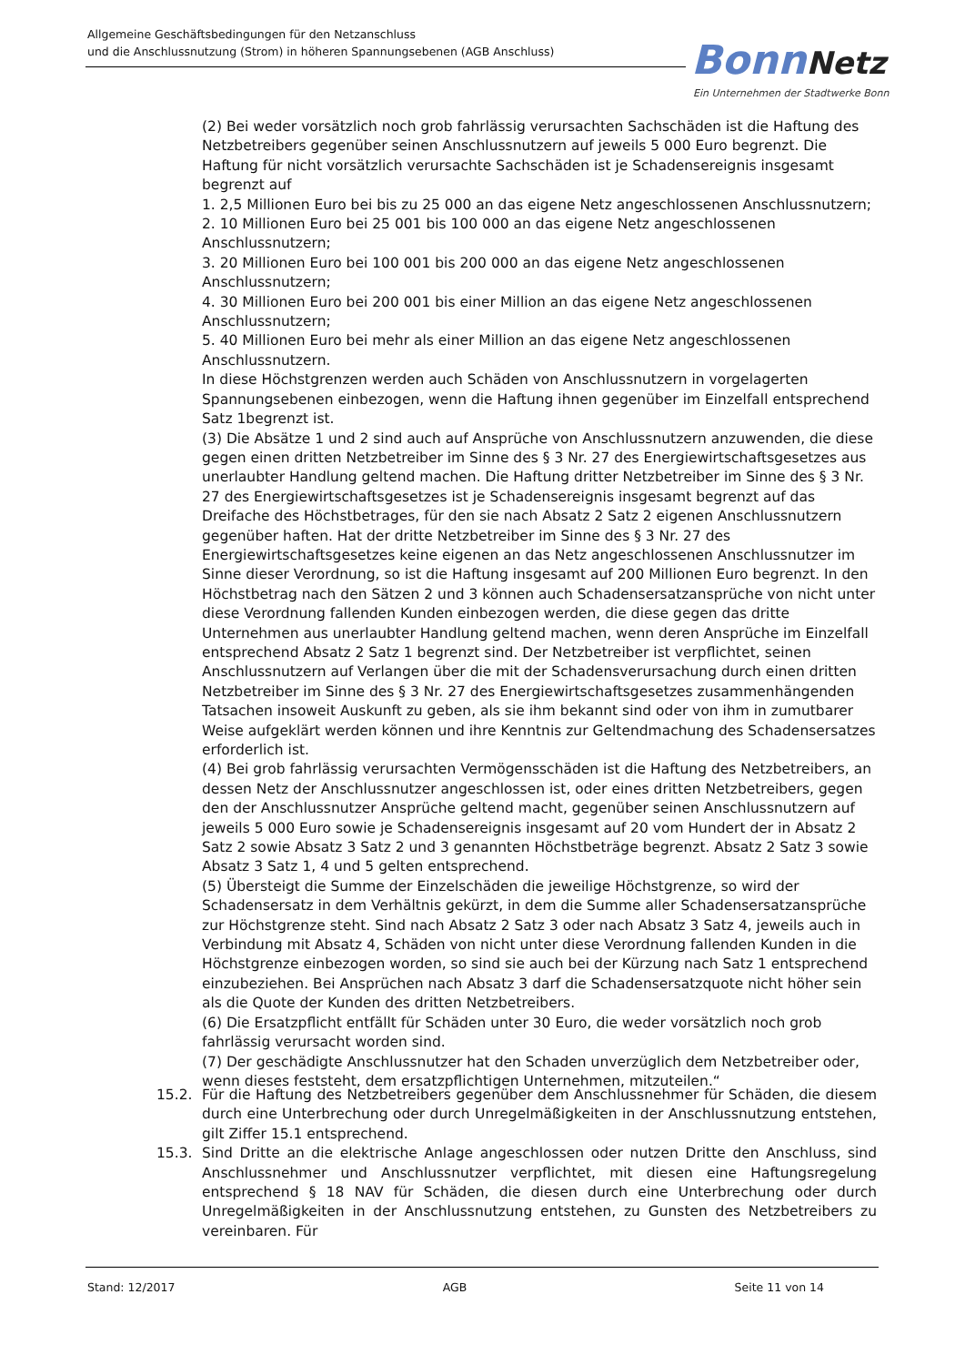Allgemeine Geschäftsbedingungen für den Netzanschluss
und die Anschlussnutzung (Strom) in höheren Spannungsebenen (AGB Anschluss)
Bonn Netz
Ein Unternehmen der Stadtwerke Bonn
(2) Bei weder vorsätzlich noch grob fahrlässig verursachten Sachschäden ist die Haftung des Netzbetreibers gegenüber seinen Anschlussnutzern auf jeweils 5 000 Euro begrenzt. Die Haftung für nicht vorsätzlich verursachte Sachschäden ist je Schadensereignis insgesamt begrenzt auf
1. 2,5 Millionen Euro bei bis zu 25 000 an das eigene Netz angeschlossenen Anschlussnutzern;
2. 10 Millionen Euro bei 25 001 bis 100 000 an das eigene Netz angeschlossenen Anschlussnutzern;
3. 20 Millionen Euro bei 100 001 bis 200 000 an das eigene Netz angeschlossenen Anschlussnutzern;
4. 30 Millionen Euro bei 200 001 bis einer Million an das eigene Netz angeschlossenen Anschlussnutzern;
5. 40 Millionen Euro bei mehr als einer Million an das eigene Netz angeschlossenen Anschlussnutzern.
In diese Höchstgrenzen werden auch Schäden von Anschlussnutzern in vorgelagerten Spannungsebenen einbezogen, wenn die Haftung ihnen gegenüber im Einzelfall entsprechend Satz 1begrenzt ist.
(3) Die Absätze 1 und 2 sind auch auf Ansprüche von Anschlussnutzern anzuwenden, die diese gegen einen dritten Netzbetreiber im Sinne des § 3 Nr. 27 des Energiewirtschaftsgesetzes aus unerlaubter Handlung geltend machen. Die Haftung dritter Netzbetreiber im Sinne des § 3 Nr. 27 des Energiewirtschaftsgesetzes ist je Schadensereignis insgesamt begrenzt auf das Dreifache des Höchstbetrages, für den sie nach Absatz 2 Satz 2 eigenen Anschlussnutzern gegenüber haften. Hat der dritte Netzbetreiber im Sinne des § 3 Nr. 27 des Energiewirtschaftsgesetzes keine eigenen an das Netz angeschlossenen Anschlussnutzer im Sinne dieser Verordnung, so ist die Haftung insgesamt auf 200 Millionen Euro begrenzt. In den Höchstbetrag nach den Sätzen 2 und 3 können auch Schadensersatzansprüche von nicht unter diese Verordnung fallenden Kunden einbezogen werden, die diese gegen das dritte Unternehmen aus unerlaubter Handlung geltend machen, wenn deren Ansprüche im Einzelfall entsprechend Absatz 2 Satz 1 begrenzt sind. Der Netzbetreiber ist verpflichtet, seinen Anschlussnutzern auf Verlangen über die mit der Schadensverursachung durch einen dritten Netzbetreiber im Sinne des § 3 Nr. 27 des Energiewirtschaftsgesetzes zusammenhängenden Tatsachen insoweit Auskunft zu geben, als sie ihm bekannt sind oder von ihm in zumutbarer Weise aufgeklärt werden können und ihre Kenntnis zur Geltendmachung des Schadensersatzes erforderlich ist.
(4) Bei grob fahrlässig verursachten Vermögensschäden ist die Haftung des Netzbetreibers, an dessen Netz der Anschlussnutzer angeschlossen ist, oder eines dritten Netzbetreibers, gegen den der Anschlussnutzer Ansprüche geltend macht, gegenüber seinen Anschlussnutzern auf jeweils 5 000 Euro sowie je Schadensereignis insgesamt auf 20 vom Hundert der in Absatz 2 Satz 2 sowie Absatz 3 Satz 2 und 3 genannten Höchstbeträge begrenzt. Absatz 2 Satz 3 sowie Absatz 3 Satz 1, 4 und 5 gelten entsprechend.
(5) Übersteigt die Summe der Einzelschäden die jeweilige Höchstgrenze, so wird der Schadensersatz in dem Verhältnis gekürzt, in dem die Summe aller Schadensersatzansprüche zur Höchstgrenze steht. Sind nach Absatz 2 Satz 3 oder nach Absatz 3 Satz 4, jeweils auch in Verbindung mit Absatz 4, Schäden von nicht unter diese Verordnung fallenden Kunden in die Höchstgrenze einbezogen worden, so sind sie auch bei der Kürzung nach Satz 1 entsprechend einzubeziehen. Bei Ansprüchen nach Absatz 3 darf die Schadensersatzquote nicht höher sein als die Quote der Kunden des dritten Netzbetreibers.
(6) Die Ersatzpflicht entfällt für Schäden unter 30 Euro, die weder vorsätzlich noch grob fahrlässig verursacht worden sind.
(7) Der geschädigte Anschlussnutzer hat den Schaden unverzüglich dem Netzbetreiber oder, wenn dieses feststeht, dem ersatzpflichtigen Unternehmen, mitzuteilen.“
15.2. Für die Haftung des Netzbetreibers gegenüber dem Anschlussnehmer für Schäden, die diesem durch eine Unterbrechung oder durch Unregelmäßigkeiten in der Anschlussnutzung entstehen, gilt Ziffer 15.1 entsprechend.
15.3. Sind Dritte an die elektrische Anlage angeschlossen oder nutzen Dritte den Anschluss, sind Anschlussnehmer und Anschlussnutzer verpflichtet, mit diesen eine Haftungsregelung entsprechend § 18 NAV für Schäden, die diesen durch eine Unterbrechung oder durch Unregelmäßigkeiten in der Anschlussnutzung entstehen, zu Gunsten des Netzbetreibers zu vereinbaren. Für
Stand: 12/2017 AGB Seite 11 von 14